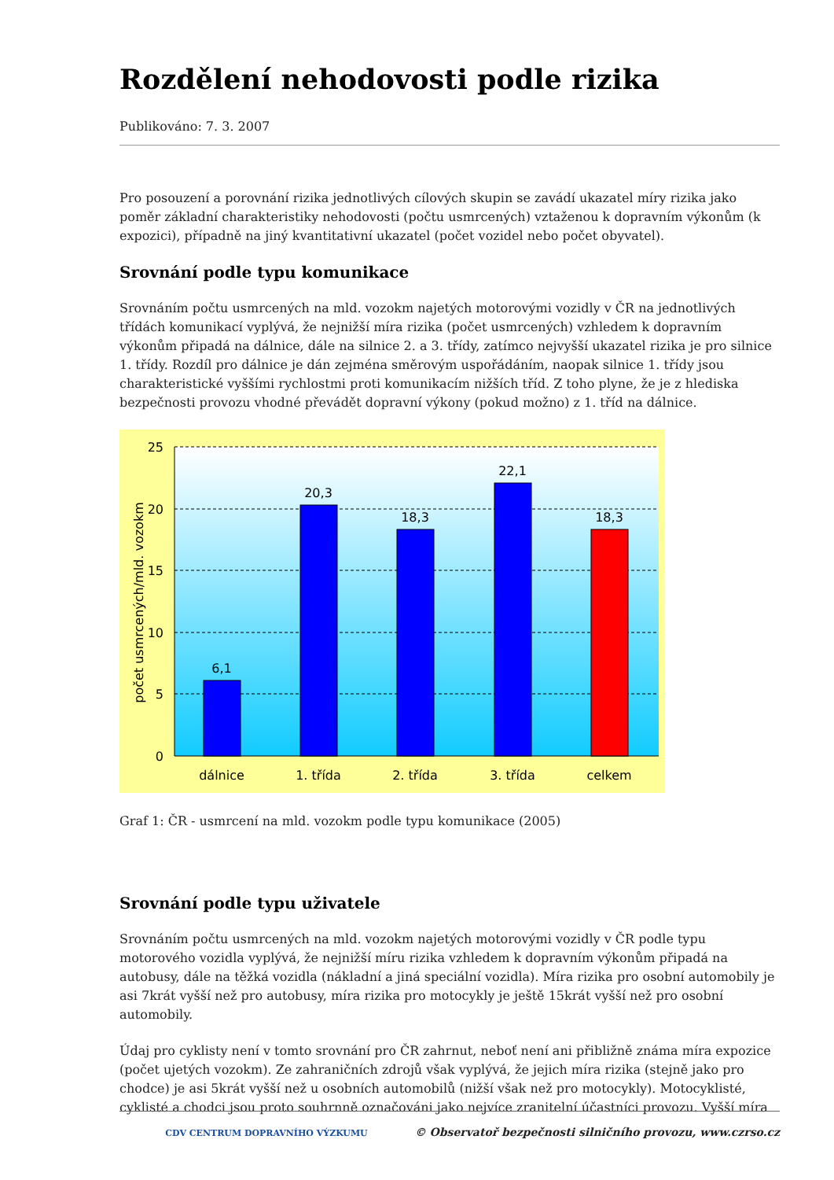Rozdělení nehodovosti podle rizika
Publikováno: 7. 3. 2007
Pro posouzení a porovnání rizika jednotlivých cílových skupin se zavádí ukazatel míry rizika jako poměr základní charakteristiky nehodovosti (počtu usmrcených) vztaženou k dopravním výkonům (k expozici), případně na jiný kvantitativní ukazatel (počet vozidel nebo počet obyvatel).
Srovnání podle typu komunikace
Srovnáním počtu usmrcených na mld. vozokm najetých motorovými vozidly v ČR na jednotlivých třídách komunikací vyplývá, že nejnižší míra rizika (počet usmrcených) vzhledem k dopravním výkonům připadá na dálnice, dále na silnice 2. a 3. třídy, zatímco nejvyšší ukazatel rizika je pro silnice 1. třídy. Rozdíl pro dálnice je dán zejména směrovým uspořádáním, naopak silnice 1. třídy jsou charakteristické vyššími rychlostmi proti komunikacím nižších tříd. Z toho plyne, že je z hlediska bezpečnosti provozu vhodné převádět dopravní výkony (pokud možno) z 1. tříd na dálnice.
25
20
15
10
5
0
6,1
20,3
18,3
22,1
18,3
dálnice
1. třída
2. třída
3. třída
celkem
počet usmrcených/mld. vozokm
Graf 1: ČR - usmrcení na mld. vozokm podle typu komunikace (2005)
Srovnání podle typu uživatele
Srovnáním počtu usmrcených na mld. vozokm najetých motorovými vozidly v ČR podle typu motorového vozidla vyplývá, že nejnižší míru rizika vzhledem k dopravním výkonům připadá na autobusy, dále na těžká vozidla (nákladní a jiná speciální vozidla). Míra rizika pro osobní automobily je asi 7krát vyšší než pro autobusy, míra rizika pro motocykly je ještě 15krát vyšší než pro osobní automobily.
Údaj pro cyklisty není v tomto srovnání pro ČR zahrnut, neboť není ani přibližně známa míra expozice (počet ujetých vozokm). Ze zahraničních zdrojů však vyplývá, že jejich míra rizika (stejně jako pro chodce) je asi 5krát vyšší než u osobních automobilů (nižší však než pro motocykly). Motocyklisté, cyklisté a chodci jsou proto souhrnně označováni jako nejvíce zranitelní účastníci provozu. Vyšší míra
CDV CENTRUM DOPRAVNÍHO VÝZKUMU © Observatoř bezpečnosti silničního provozu, www.czrso.cz